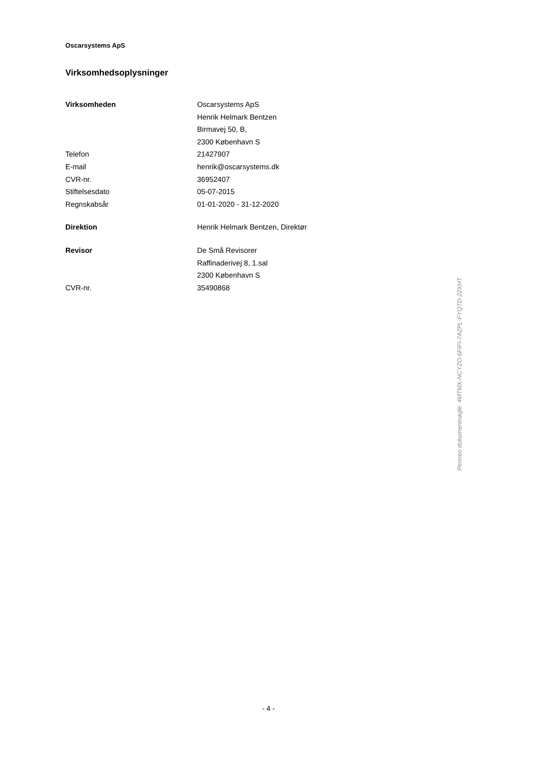Oscarsystems ApS
Virksomhedsoplysninger
| Virksomheden | Oscarsystems ApS |
| | Henrik Helmark Bentzen |
| | Birmavej 50, B, |
| | 2300 København S |
| Telefon | 21427907 |
| E-mail | henrik@oscarsystems.dk |
| CVR-nr. | 36952407 |
| Stiftelsesdato | 05-07-2015 |
| Regnskabsår | 01-01-2020 - 31-12-2020 |
| Direktion | Henrik Helmark Bentzen, Direktør |
| Revisor | De Små Revisorer |
| | Raffinaderivej 8, 1.sal |
| | 2300 København S |
| CVR-nr. | 35490868 |
Penneo dokumentnøgle: 4MTMX-NCYZO-6FIFI-7AZPL-FYQTD-22XHT
- 4 -